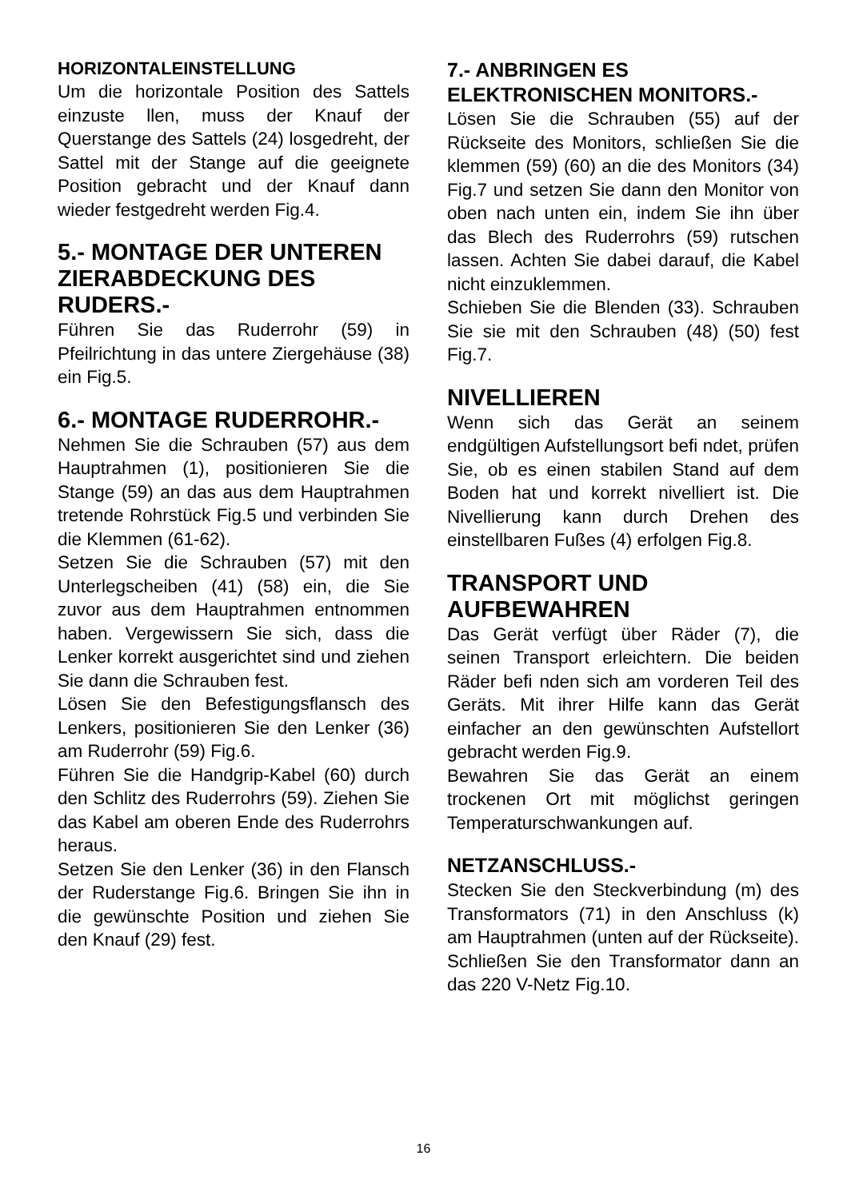HORIZONTALEINSTELLUNG
Um die horizontale Position des Sattels einzuste llen, muss der Knauf der Querstange des Sattels (24) losgedreht, der Sattel mit der Stange auf die geeignete Position gebracht und der Knauf dann wieder festgedreht werden Fig.4.
5.- MONTAGE DER UNTEREN ZIERABDECKUNG DES RUDERS.-
Führen Sie das Ruderrohr (59) in Pfeilrichtung in das untere Ziergehäuse (38) ein Fig.5.
6.- MONTAGE RUDERROHR.-
Nehmen Sie die Schrauben (57) aus dem Hauptrahmen (1), positionieren Sie die Stange (59) an das aus dem Hauptrahmen tretende Rohrstück Fig.5 und verbinden Sie die Klemmen (61-62).
Setzen Sie die Schrauben (57) mit den Unterlegscheiben (41) (58) ein, die Sie zuvor aus dem Hauptrahmen entnommen haben. Vergewissern Sie sich, dass die Lenker korrekt ausgerichtet sind und ziehen Sie dann die Schrauben fest.
Lösen Sie den Befestigungsflansch des Lenkers, positionieren Sie den Lenker (36) am Ruderrohr (59) Fig.6.
Führen Sie die Handgrip-Kabel (60) durch den Schlitz des Ruderrohrs (59). Ziehen Sie das Kabel am oberen Ende des Ruderrohrs heraus.
Setzen Sie den Lenker (36) in den Flansch der Ruderstange Fig.6. Bringen Sie ihn in die gewünschte Position und ziehen Sie den Knauf (29) fest.
7.- ANBRINGEN ES ELEKTRONISCHEN MONITORS.-
Lösen Sie die Schrauben (55) auf der Rückseite des Monitors, schließen Sie die klemmen (59) (60) an die des Monitors (34) Fig.7 und setzen Sie dann den Monitor von oben nach unten ein, indem Sie ihn über das Blech des Ruderrohrs (59) rutschen lassen. Achten Sie dabei darauf, die Kabel nicht einzuklemmen.
Schieben Sie die Blenden (33). Schrauben Sie sie mit den Schrauben (48) (50) fest Fig.7.
NIVELLIEREN
Wenn sich das Gerät an seinem endgültigen Aufstellungsort befi ndet, prüfen Sie, ob es einen stabilen Stand auf dem Boden hat und korrekt nivelliert ist. Die Nivellierung kann durch Drehen des einstellbaren Fußes (4) erfolgen Fig.8.
TRANSPORT UND AUFBEWAHREN
Das Gerät verfügt über Räder (7), die seinen Transport erleichtern. Die beiden Räder befi nden sich am vorderen Teil des Geräts. Mit ihrer Hilfe kann das Gerät einfacher an den gewünschten Aufstellort gebracht werden Fig.9.
Bewahren Sie das Gerät an einem trockenen Ort mit möglichst geringen Temperaturschwankungen auf.
NETZANSCHLUSS.-
Stecken Sie den Steckverbindung (m) des Transformators (71) in den Anschluss (k) am Hauptrahmen (unten auf der Rückseite). Schließen Sie den Transformator dann an das 220 V-Netz Fig.10.
16